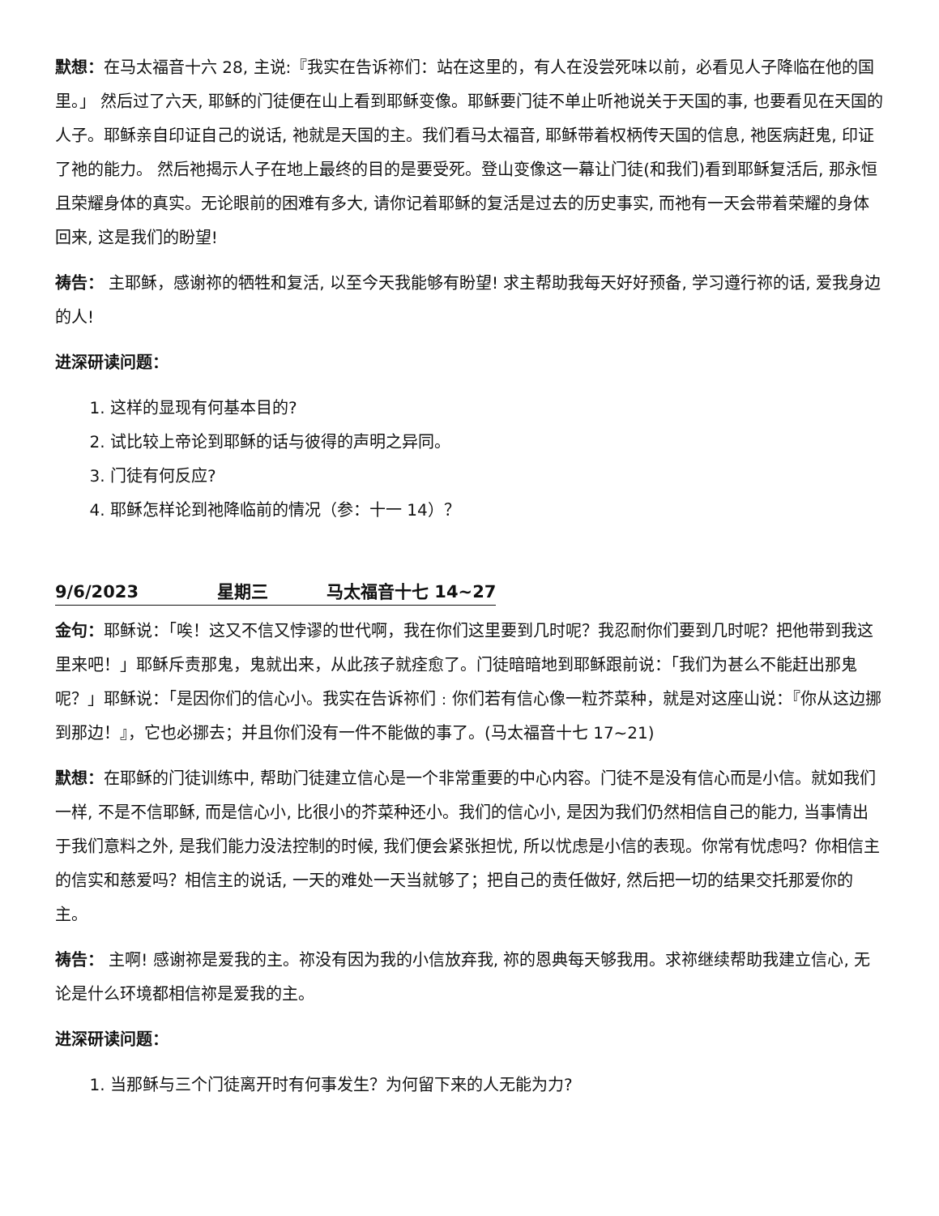默想：在马太福音十六 28, 主说:『我实在告诉祢们：站在这里的，有人在没尝死味以前，必看见人子降临在他的国里。」 然后过了六天, 耶稣的门徒便在山上看到耶稣变像。耶稣要门徒不单止听祂说关于天国的事, 也要看见在天国的人子。耶稣亲自印证自己的说话, 祂就是天国的主。我们看马太福音, 耶稣带着权柄传天国的信息, 祂医病赶鬼, 印证了祂的能力。 然后祂揭示人子在地上最终的目的是要受死。登山变像这一幕让门徒(和我们)看到耶稣复活后, 那永恒且荣耀身体的真实。无论眼前的困难有多大, 请你记着耶稣的复活是过去的历史事实, 而祂有一天会带着荣耀的身体回来, 这是我们的盼望!
祷告： 主耶稣，感谢祢的牺牲和复活, 以至今天我能够有盼望! 求主帮助我每天好好预备, 学习遵行祢的话, 爱我身边的人!
进深研读问题：
1. 这样的显现有何基本目的?
2. 试比较上帝论到耶稣的话与彼得的声明之异同。
3. 门徒有何反应?
4. 耶稣怎样论到祂降临前的情况（参：十一 14）？
9/6/2023 星期三 马太福音十七 14~27
金句：耶稣说：「唉！这又不信又悖谬的世代啊，我在你们这里要到几时呢？我忍耐你们要到几时呢？把他带到我这里来吧！」耶稣斥责那鬼，鬼就出来，从此孩子就痊愈了。门徒暗暗地到耶稣跟前说：「我们为甚么不能赶出那鬼呢？」耶稣说：「是因你们的信心小。我实在告诉祢们﹕你们若有信心像一粒芥菜种，就是对这座山说：『你从这边挪到那边！』，它也必挪去；并且你们没有一件不能做的事了。(马太福音十七 17~21)
默想：在耶稣的门徒训练中, 帮助门徒建立信心是一个非常重要的中心内容。门徒不是没有信心而是小信。就如我们一样, 不是不信耶稣, 而是信心小, 比很小的芥菜种还小。我们的信心小, 是因为我们仍然相信自己的能力, 当事情出于我们意料之外, 是我们能力没法控制的时候, 我们便会紧张担忧, 所以忧虑是小信的表现。你常有忧虑吗？你相信主的信实和慈爱吗？相信主的说话, 一天的难处一天当就够了；把自己的责任做好, 然后把一切的结果交托那爱你的主。
祷告： 主啊! 感谢祢是爱我的主。祢没有因为我的小信放弃我, 祢的恩典每天够我用。求祢继续帮助我建立信心, 无论是什么环境都相信祢是爱我的主。
进深研读问题：
1. 当那稣与三个门徒离开时有何事发生？为何留下来的人无能为力?